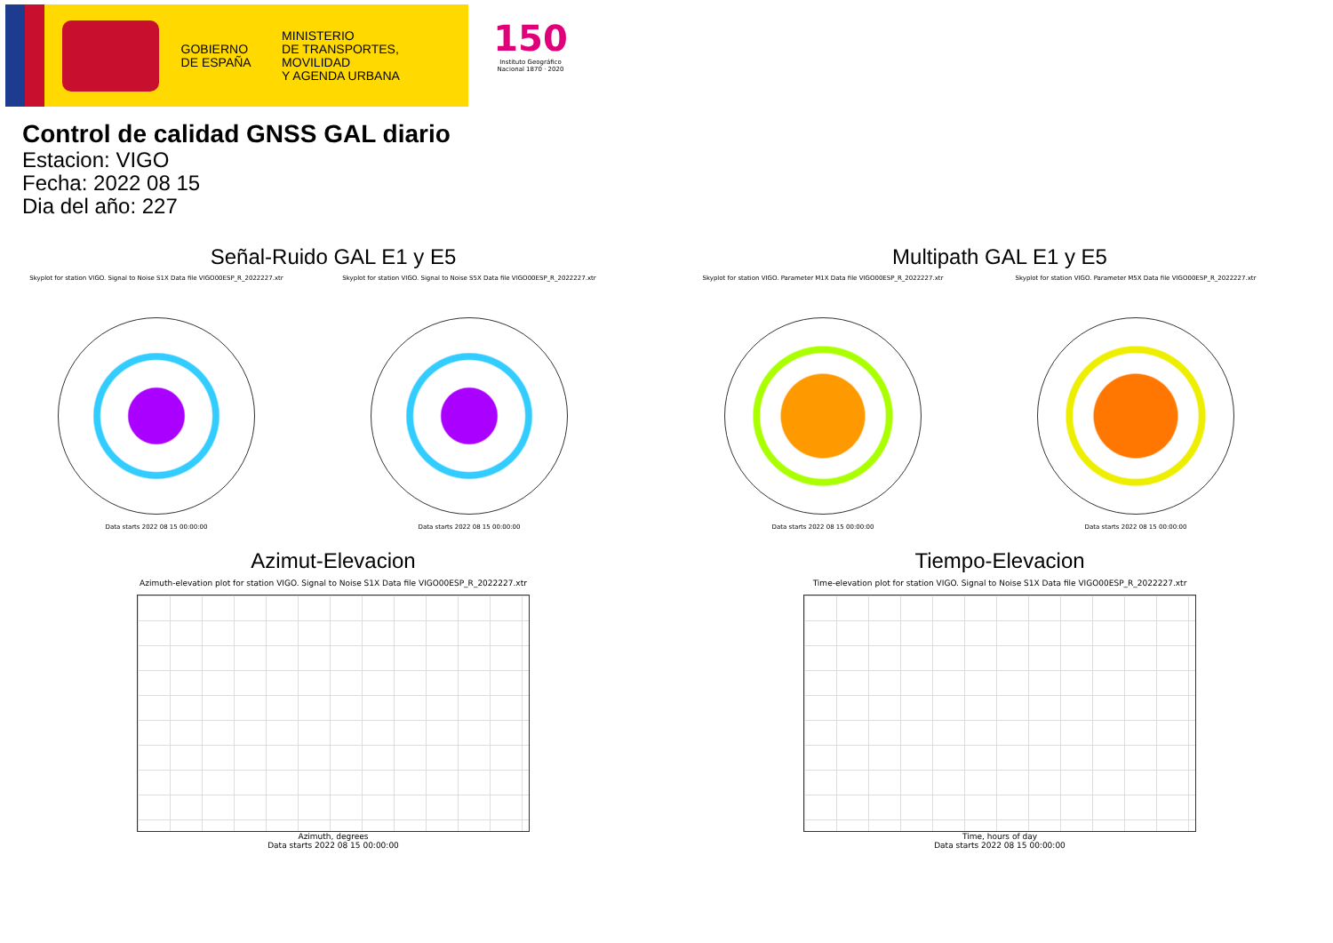GOBIERNO
DE ESPAÑA
MINISTERIO
DE TRANSPORTES, MOVILIDAD
Y AGENDA URBANA
150
Instituto Geográfico Nacional 1870 · 2020
Control de calidad GNSS GAL diario
Estacion: VIGO
Fecha: 2022 08 15
Dia del año: 227
Señal-Ruido GAL E1 y E5
Skyplot for station VIGO. Signal to Noise S1X Data file VIGO00ESP_R_2022227.xtr
Data starts 2022 08 15 00:00:00
Skyplot for station VIGO. Signal to Noise S5X Data file VIGO00ESP_R_2022227.xtr
Data starts 2022 08 15 00:00:00
Multipath GAL E1 y E5
Skyplot for station VIGO. Parameter M1X Data file VIGO00ESP_R_2022227.xtr
Data starts 2022 08 15 00:00:00
Skyplot for station VIGO. Parameter M5X Data file VIGO00ESP_R_2022227.xtr
Data starts 2022 08 15 00:00:00
Azimut-Elevacion
Azimuth-elevation plot for station VIGO. Signal to Noise S1X Data file VIGO00ESP_R_2022227.xtr
Azimuth, degrees
Data starts 2022 08 15 00:00:00
Tiempo-Elevacion
Time-elevation plot for station VIGO. Signal to Noise S1X Data file VIGO00ESP_R_2022227.xtr
Time, hours of day
Data starts 2022 08 15 00:00:00